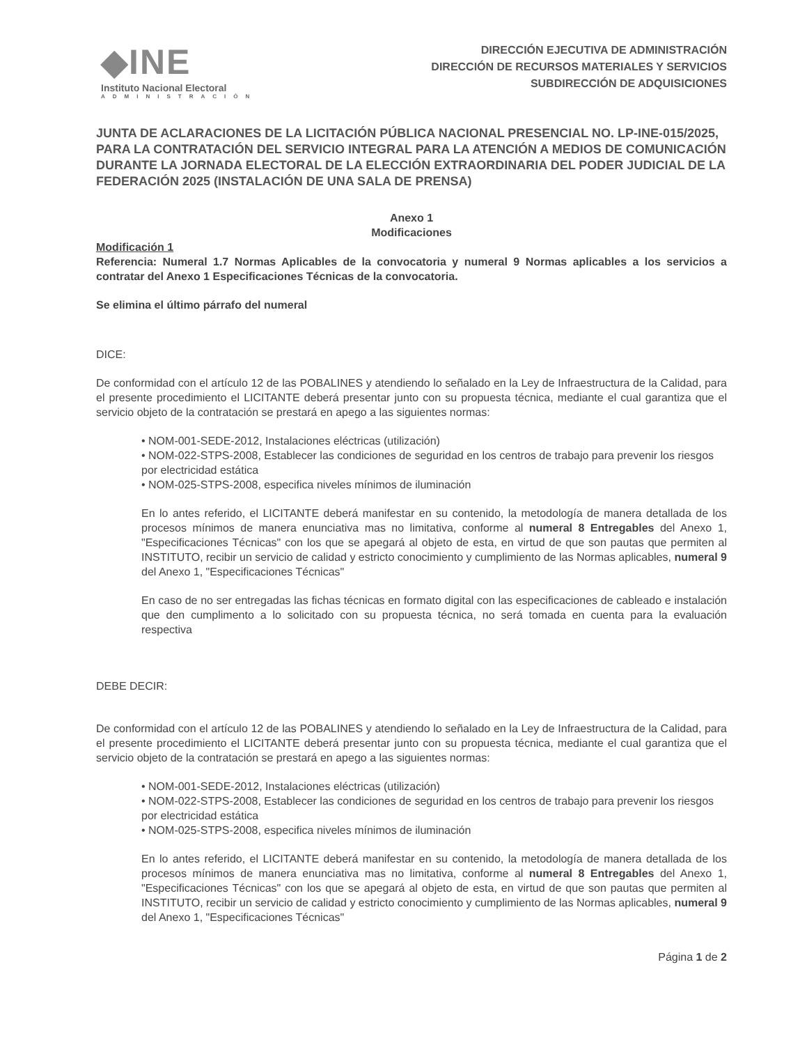◆INE
Instituto Nacional Electoral
ADMINISTRACIÓN
DIRECCIÓN EJECUTIVA DE ADMINISTRACIÓN
DIRECCIÓN DE RECURSOS MATERIALES Y SERVICIOS
SUBDIRECCIÓN DE ADQUISICIONES
JUNTA DE ACLARACIONES DE LA LICITACIÓN PÚBLICA NACIONAL PRESENCIAL NO. LP-INE-015/2025, PARA LA CONTRATACIÓN DEL SERVICIO INTEGRAL PARA LA ATENCIÓN A MEDIOS DE COMUNICACIÓN DURANTE LA JORNADA ELECTORAL DE LA ELECCIÓN EXTRAORDINARIA DEL PODER JUDICIAL DE LA FEDERACIÓN 2025 (INSTALACIÓN DE UNA SALA DE PRENSA)
Anexo 1
Modificaciones
Modificación 1
Referencia: Numeral 1.7 Normas Aplicables de la convocatoria y numeral 9 Normas aplicables a los servicios a contratar del Anexo 1 Especificaciones Técnicas de la convocatoria.
Se elimina el último párrafo del numeral
DICE:
De conformidad con el artículo 12 de las POBALINES y atendiendo lo señalado en la Ley de Infraestructura de la Calidad, para el presente procedimiento el LICITANTE deberá presentar junto con su propuesta técnica, mediante el cual garantiza que el servicio objeto de la contratación se prestará en apego a las siguientes normas:
• NOM-001-SEDE-2012, Instalaciones eléctricas (utilización)
• NOM-022-STPS-2008, Establecer las condiciones de seguridad en los centros de trabajo para prevenir los riesgos por electricidad estática
• NOM-025-STPS-2008, especifica niveles mínimos de iluminación
En lo antes referido, el LICITANTE deberá manifestar en su contenido, la metodología de manera detallada de los procesos mínimos de manera enunciativa mas no limitativa, conforme al numeral 8 Entregables del Anexo 1, "Especificaciones Técnicas" con los que se apegará al objeto de esta, en virtud de que son pautas que permiten al INSTITUTO, recibir un servicio de calidad y estricto conocimiento y cumplimiento de las Normas aplicables, numeral 9 del Anexo 1, "Especificaciones Técnicas"
En caso de no ser entregadas las fichas técnicas en formato digital con las especificaciones de cableado e instalación que den cumplimento a lo solicitado con su propuesta técnica, no será tomada en cuenta para la evaluación respectiva
DEBE DECIR:
De conformidad con el artículo 12 de las POBALINES y atendiendo lo señalado en la Ley de Infraestructura de la Calidad, para el presente procedimiento el LICITANTE deberá presentar junto con su propuesta técnica, mediante el cual garantiza que el servicio objeto de la contratación se prestará en apego a las siguientes normas:
• NOM-001-SEDE-2012, Instalaciones eléctricas (utilización)
• NOM-022-STPS-2008, Establecer las condiciones de seguridad en los centros de trabajo para prevenir los riesgos por electricidad estática
• NOM-025-STPS-2008, especifica niveles mínimos de iluminación
En lo antes referido, el LICITANTE deberá manifestar en su contenido, la metodología de manera detallada de los procesos mínimos de manera enunciativa mas no limitativa, conforme al numeral 8 Entregables del Anexo 1, "Especificaciones Técnicas" con los que se apegará al objeto de esta, en virtud de que son pautas que permiten al INSTITUTO, recibir un servicio de calidad y estricto conocimiento y cumplimiento de las Normas aplicables, numeral 9 del Anexo 1, "Especificaciones Técnicas"
Página 1 de 2